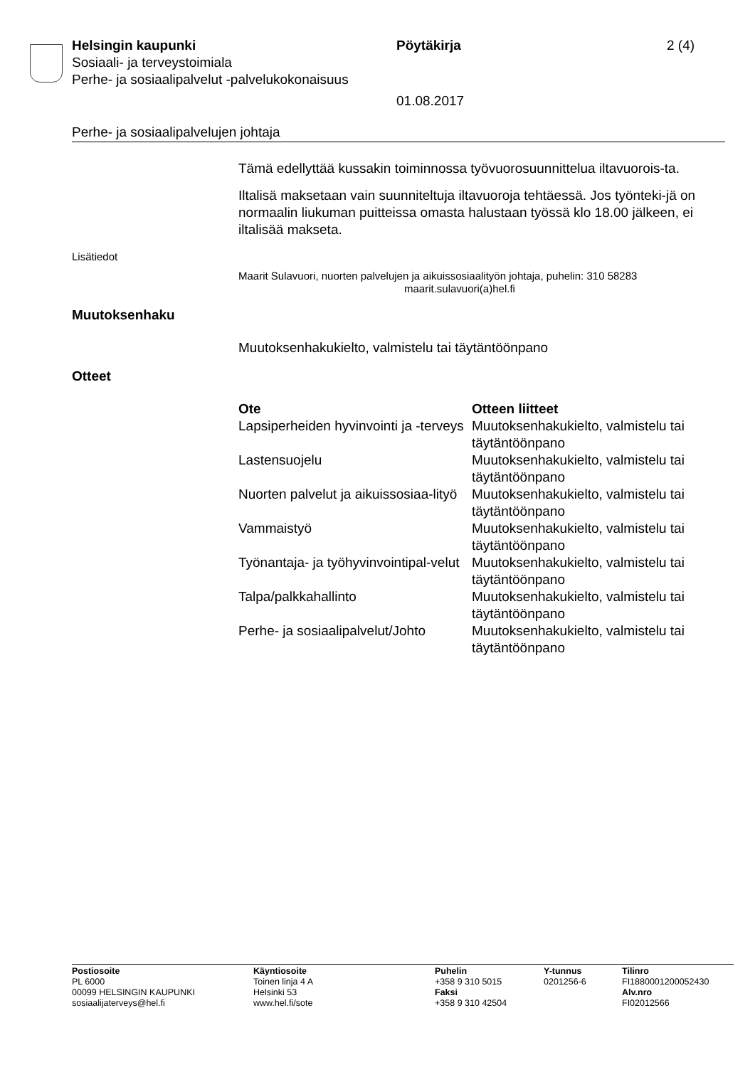Helsingin kaupunki Pöytäkirja 2 (4)
Sosiaali- ja terveystoimiala
Perhe- ja sosiaalipalvelut -palvelukokonaisuus
01.08.2017
Perhe- ja sosiaalipalvelujen johtaja
Tämä edellyttää kussakin toiminnossa työvuorosuunnittelua iltavuorois-ta.
Iltalisä maksetaan vain suunniteltuja iltavuoroja tehtäessä. Jos työnteki-jä on normaalin liukuman puitteissa omasta halustaan työssä klo 18.00 jälkeen, ei iltalisää makseta.
Lisätiedot
Maarit Sulavuori, nuorten palvelujen ja aikuissosiaalityön johtaja, puhelin: 310 58283
maarit.sulavuori(a)hel.fi
Muutoksenhaku
Muutoksenhakukielto, valmistelu tai täytäntöönpano
Otteet
| Ote | Otteen liitteet |
| --- | --- |
| Lapsiperheiden hyvinvointi ja -terveys | Muutoksenhakukielto, valmistelu tai täytäntöönpano |
| Lastensuojelu | Muutoksenhakukielto, valmistelu tai täytäntöönpano |
| Nuorten palvelut ja aikuissosiaa-lityö | Muutoksenhakukielto, valmistelu tai täytäntöönpano |
| Vammaistyö | Muutoksenhakukielto, valmistelu tai täytäntöönpano |
| Työnantaja- ja työhyvinvointipal-velut | Muutoksenhakukielto, valmistelu tai täytäntöönpano |
| Talpa/palkkahallinto | Muutoksenhakukielto, valmistelu tai täytäntöönpano |
| Perhe- ja sosiaalipalvelut/Johto | Muutoksenhakukielto, valmistelu tai täytäntöönpano |
Postiosoite
PL 6000
00099 HELSINGIN KAUPUNKI
sosiaalijaterveys@hel.fi
Käyntiosoite
Toinen linja 4 A
Helsinki 53
www.hel.fi/sote
Puhelin
+358 9 310 5015
Faksi
+358 9 310 42504
Y-tunnus
0201256-6
Tilinro
FI1880001200052430
Alv.nro
FI02012566